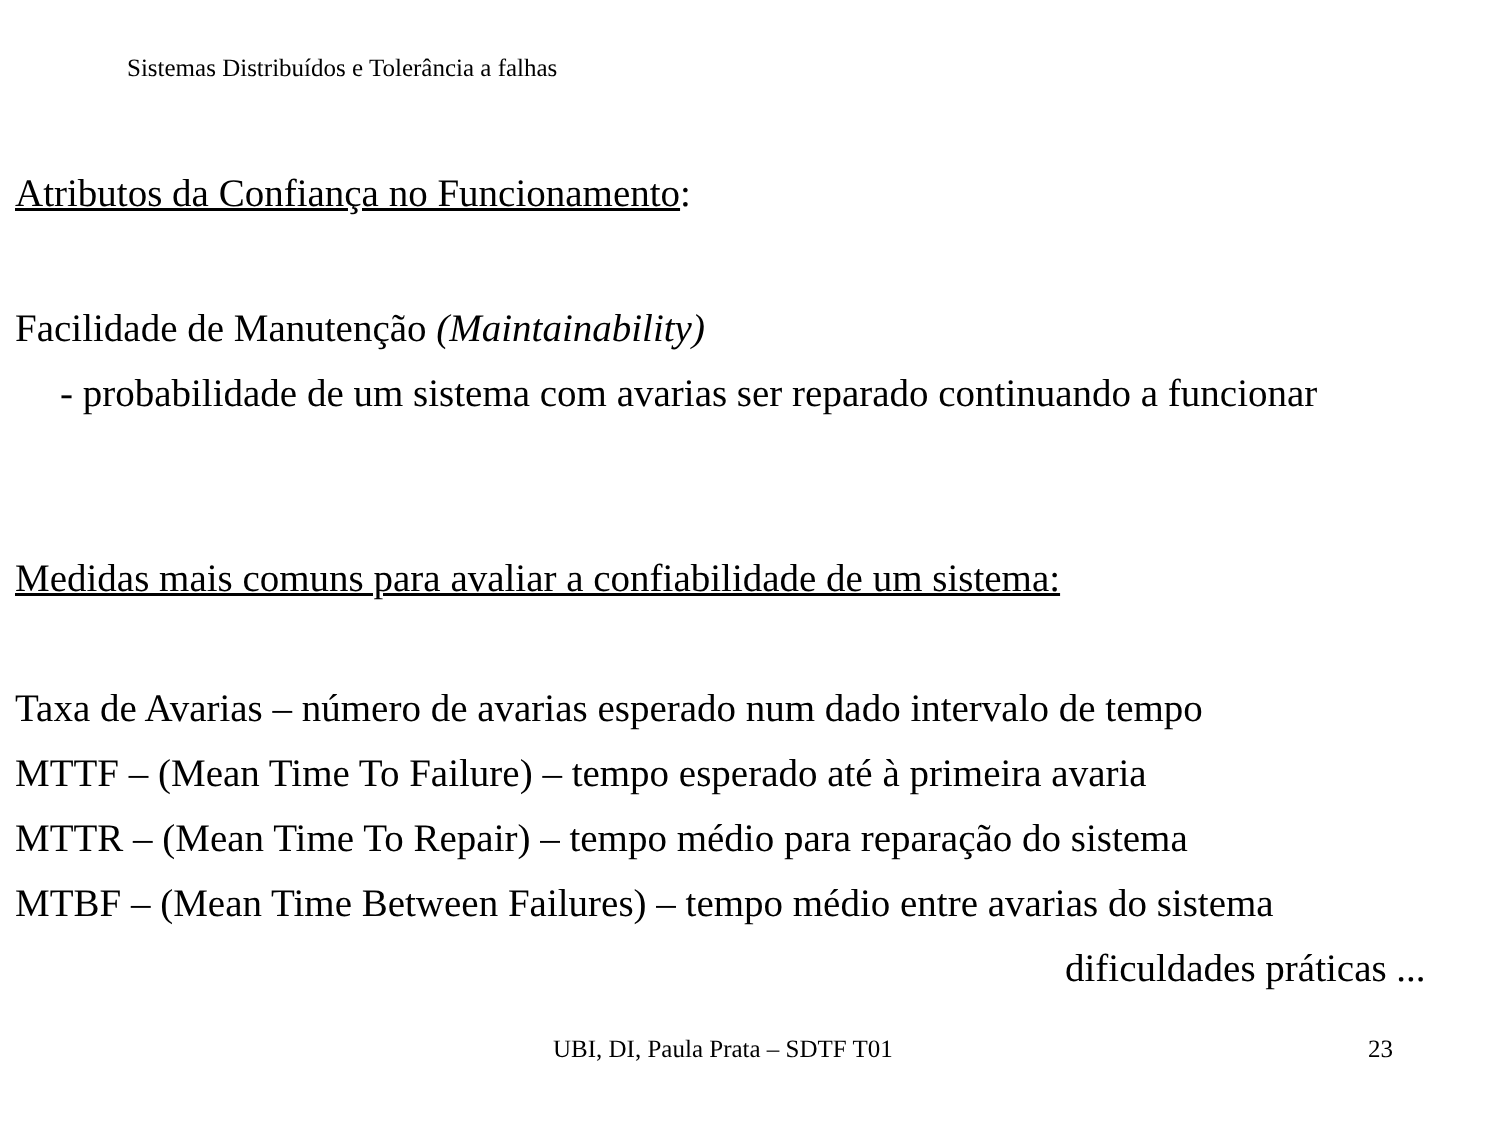Sistemas Distribuídos e Tolerância a falhas
Atributos da Confiança no Funcionamento:
Facilidade de Manutenção (Maintainability)
- probabilidade de um sistema com avarias ser reparado continuando a funcionar
Medidas mais comuns para avaliar a confiabilidade de um sistema:
Taxa de Avarias – número de avarias esperado num dado intervalo de tempo
MTTF – (Mean Time To Failure) – tempo esperado até à primeira avaria
MTTR – (Mean Time To Repair) – tempo médio para reparação do sistema
MTBF – (Mean Time Between Failures) – tempo médio entre avarias do sistema
dificuldades práticas ...
UBI, DI, Paula Prata – SDTF T01 23